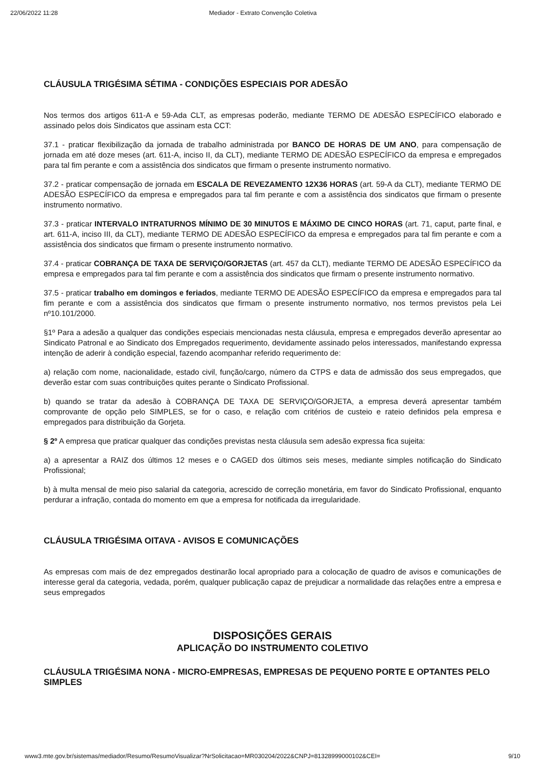22/06/2022 11:28 Mediador - Extrato Convenção Coletiva
CLÁUSULA TRIGÉSIMA SÉTIMA - CONDIÇÕES ESPECIAIS POR ADESÃO
Nos termos dos artigos 611-A e 59-Ada CLT, as empresas poderão, mediante TERMO DE ADESÃO ESPECÍFICO elaborado e assinado pelos dois Sindicatos que assinam esta CCT:
37.1 - praticar flexibilização da jornada de trabalho administrada por BANCO DE HORAS DE UM ANO, para compensação de jornada em até doze meses (art. 611-A, inciso II, da CLT), mediante TERMO DE ADESÃO ESPECÍFICO da empresa e empregados para tal fim perante e com a assistência dos sindicatos que firmam o presente instrumento normativo.
37.2 - praticar compensação de jornada em ESCALA DE REVEZAMENTO 12X36 HORAS (art. 59-A da CLT), mediante TERMO DE ADESÃO ESPECÍFICO da empresa e empregados para tal fim perante e com a assistência dos sindicatos que firmam o presente instrumento normativo.
37.3 - praticar INTERVALO INTRATURNOS MÍNIMO DE 30 MINUTOS E MÁXIMO DE CINCO HORAS (art. 71, caput, parte final, e art. 611-A, inciso III, da CLT), mediante TERMO DE ADESÃO ESPECÍFICO da empresa e empregados para tal fim perante e com a assistência dos sindicatos que firmam o presente instrumento normativo.
37.4 - praticar COBRANÇA DE TAXA DE SERVIÇO/GORJETAS (art. 457 da CLT), mediante TERMO DE ADESÃO ESPECÍFICO da empresa e empregados para tal fim perante e com a assistência dos sindicatos que firmam o presente instrumento normativo.
37.5 - praticar trabalho em domingos e feriados, mediante TERMO DE ADESÃO ESPECÍFICO da empresa e empregados para tal fim perante e com a assistência dos sindicatos que firmam o presente instrumento normativo, nos termos previstos pela Lei nº10.101/2000.
§1º Para a adesão a qualquer das condições especiais mencionadas nesta cláusula, empresa e empregados deverão apresentar ao Sindicato Patronal e ao Sindicato dos Empregados requerimento, devidamente assinado pelos interessados, manifestando expressa intenção de aderir à condição especial, fazendo acompanhar referido requerimento de:
a) relação com nome, nacionalidade, estado civil, função/cargo, número da CTPS e data de admissão dos seus empregados, que deverão estar com suas contribuições quites perante o Sindicato Profissional.
b) quando se tratar da adesão à COBRANÇA DE TAXA DE SERVIÇO/GORJETA, a empresa deverá apresentar também comprovante de opção pelo SIMPLES, se for o caso, e relação com critérios de custeio e rateio definidos pela empresa e empregados para distribuição da Gorjeta.
§ 2º A empresa que praticar qualquer das condições previstas nesta cláusula sem adesão expressa fica sujeita:
a) a apresentar a RAIZ dos últimos 12 meses e o CAGED dos últimos seis meses, mediante simples notificação do Sindicato Profissional;
b) à multa mensal de meio piso salarial da categoria, acrescido de correção monetária, em favor do Sindicato Profissional, enquanto perdurar a infração, contada do momento em que a empresa for notificada da irregularidade.
CLÁUSULA TRIGÉSIMA OITAVA - AVISOS E COMUNICAÇÕES
As empresas com mais de dez empregados destinarão local apropriado para a colocação de quadro de avisos e comunicações de interesse geral da categoria, vedada, porém, qualquer publicação capaz de prejudicar a normalidade das relações entre a empresa e seus empregados
DISPOSIÇÕES GERAIS
APLICAÇÃO DO INSTRUMENTO COLETIVO
CLÁUSULA TRIGÉSIMA NONA - MICRO-EMPRESAS, EMPRESAS DE PEQUENO PORTE E OPTANTES PELO SIMPLES
www3.mte.gov.br/sistemas/mediador/Resumo/ResumoVisualizar?NrSolicitacao=MR030204/2022&CNPJ=81328999000102&CEI= 9/10